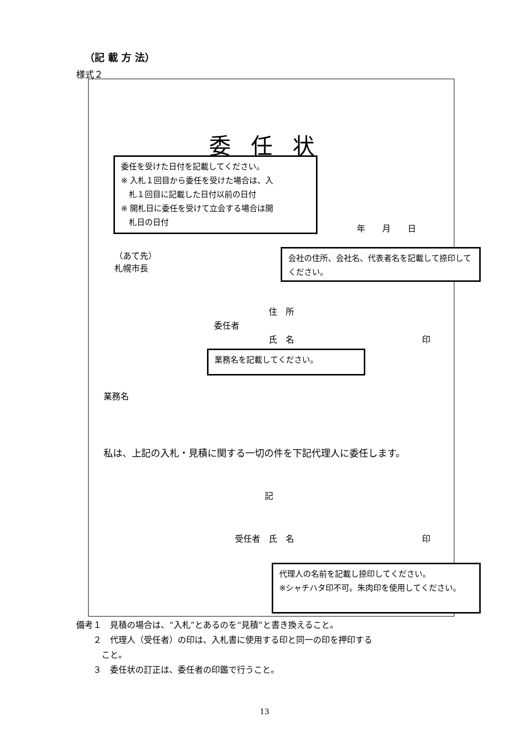（記 載 方 法）
様式２
委任状
年　　月　　日
（あて先）
札幌市長
住　所
委任者
氏　名 印
業務名
私は、上記の入札・見積に関する一切の件を下記代理人に委任します。
記
受任者　氏　名 印
委任を受けた日付を記載してください。
※ 入札１回目から委任を受けた場合は、入
　札１回目に記載した日付以前の日付
※ 開札日に委任を受けて立会する場合は開
　札日の日付
会社の住所、会社名、代表者名を記載して捺印してください。
業務名を記載してください。
代理人の名前を記載し捺印してください。
※シャチハタ印不可。朱肉印を使用してください。
備考１　見積の場合は、“入札”とあるのを“見積”と書き換えること。
　　２　代理人（受任者）の印は、入札書に使用する印と同一の印を押印する
　　　こと。
　　３　委任状の訂正は、委任者の印鑑で行うこと。
13